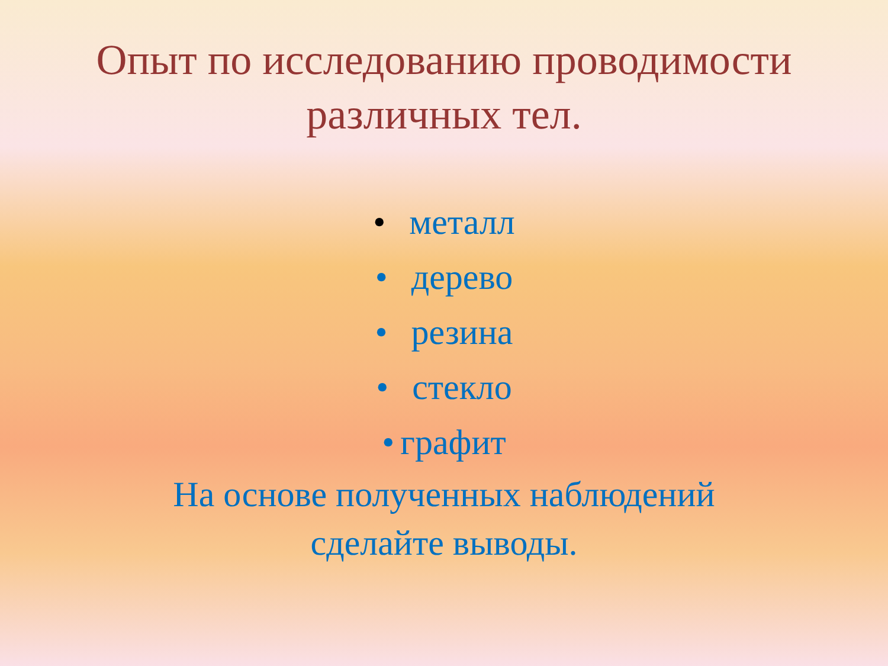Опыт по исследованию проводимости
различных тел.
• металл
• дерево
• резина
• стекло
• графит
На основе полученных наблюдений
сделайте выводы.